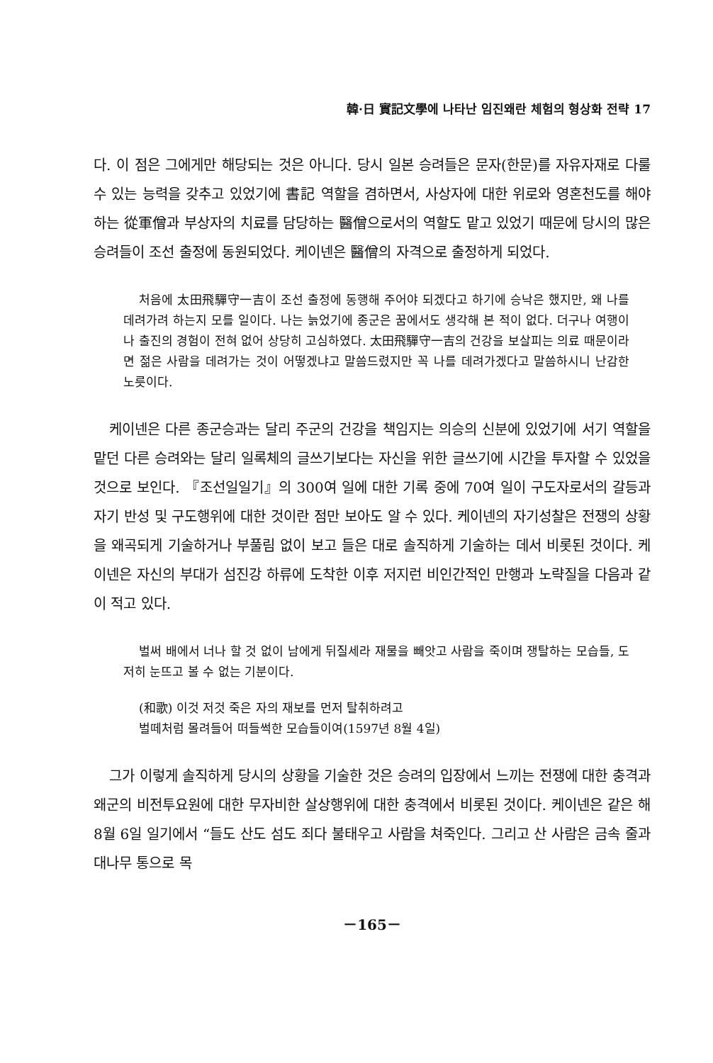韓·日 實記文學에 나타난 임진왜란 체험의 형상화 전략 17
다. 이 점은 그에게만 해당되는 것은 아니다. 당시 일본 승려들은 문자(한문)를 자유자재로 다룰 수 있는 능력을 갖추고 있었기에 書記 역할을 겸하면서, 사상자에 대한 위로와 영혼천도를 해야하는 從軍僧과 부상자의 치료를 담당하는 醫僧으로서의 역할도 맡고 있었기 때문에 당시의 많은 승려들이 조선 출정에 동원되었다. 케이넨은 醫僧의 자격으로 출정하게 되었다.
처음에 太田飛驒守一吉이 조선 출정에 동행해 주어야 되겠다고 하기에 승낙은 했지만, 왜 나를 데려가려 하는지 모를 일이다. 나는 늙었기에 종군은 꿈에서도 생각해 본 적이 없다. 더구나 여행이나 출진의 경험이 전혀 없어 상당히 고심하였다. 太田飛驒守一吉의 건강을 보살피는 의료 때문이라면 젊은 사람을 데려가는 것이 어떻겠냐고 말씀드렸지만 꼭 나를 데려가겠다고 말씀하시니 난감한 노릇이다.
케이넨은 다른 종군승과는 달리 주군의 건강을 책임지는 의승의 신분에 있었기에 서기 역할을 맡던 다른 승려와는 달리 일록체의 글쓰기보다는 자신을 위한 글쓰기에 시간을 투자할 수 있었을 것으로 보인다. 『조선일일기』의 300여 일에 대한 기록 중에 70여 일이 구도자로서의 갈등과 자기 반성 및 구도행위에 대한 것이란 점만 보아도 알 수 있다. 케이넨의 자기성찰은 전쟁의 상황을 왜곡되게 기술하거나 부풀림 없이 보고 들은 대로 솔직하게 기술하는 데서 비롯된 것이다. 케이넨은 자신의 부대가 섬진강 하류에 도착한 이후 저지런 비인간적인 만행과 노략질을 다음과 같이 적고 있다.
벌써 배에서 너나 할 것 없이 남에게 뒤질세라 재물을 빼앗고 사람을 죽이며 쟁탈하는 모습들, 도저히 눈뜨고 볼 수 없는 기분이다.
(和歌) 이것 저것 죽은 자의 재보를 먼저 탈취하려고
벌떼처럼 몰려들어 떠들썩한 모습들이여(1597년 8월 4일)
그가 이렇게 솔직하게 당시의 상황을 기술한 것은 승려의 입장에서 느끼는 전쟁에 대한 충격과 왜군의 비전투요원에 대한 무자비한 살상행위에 대한 충격에서 비롯된 것이다. 케이넨은 같은 해 8월 6일 일기에서 “들도 산도 섬도 죄다 불태우고 사람을 쳐죽인다. 그리고 산 사람은 금속 줄과 대나무 통으로 목
－165－